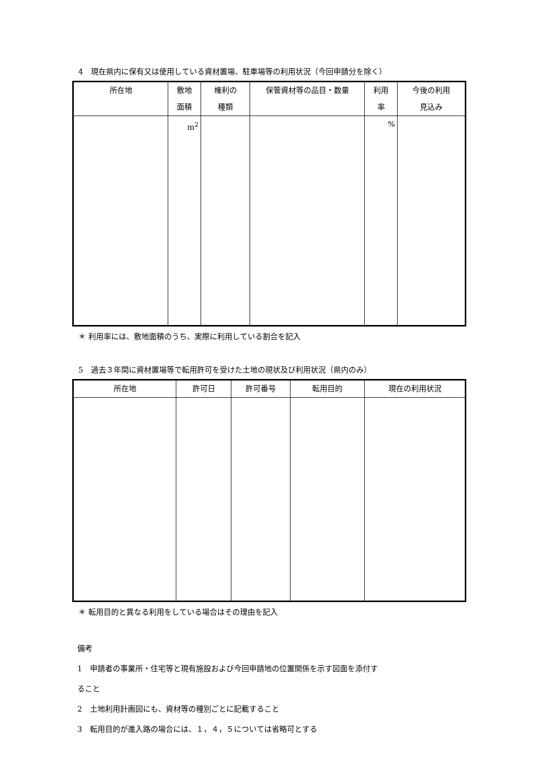4　現在県内に保有又は使用している資材置場、駐車場等の利用状況（今回申請分を除く）
| 所在地 | 敷地 面積 | 権利の 種類 | 保管資材等の品目・数量 | 利用 率 | 今後の利用 見込み |
| --- | --- | --- | --- | --- | --- |
| | m<sup>2</sup> | | | % | |
＊ 利用率には、敷地面積のうち、実際に利用している割合を記入
5　過去３年間に資材置場等で転用許可を受けた土地の現状及び利用状況（県内のみ）
| 所在地 | 許可日 | 許可番号 | 転用目的 | 現在の利用状況 |
| --- | --- | --- | --- | --- |
＊ 転用目的と異なる利用をしている場合はその理由を記入
備考
1　申請者の事業所・住宅等と現有施設および今回申請地の位置関係を示す図面を添付す
ること
2　土地利用計画図にも、資材等の種別ごとに記載すること
3　転用目的が進入路の場合には、１，４，５については省略可とする